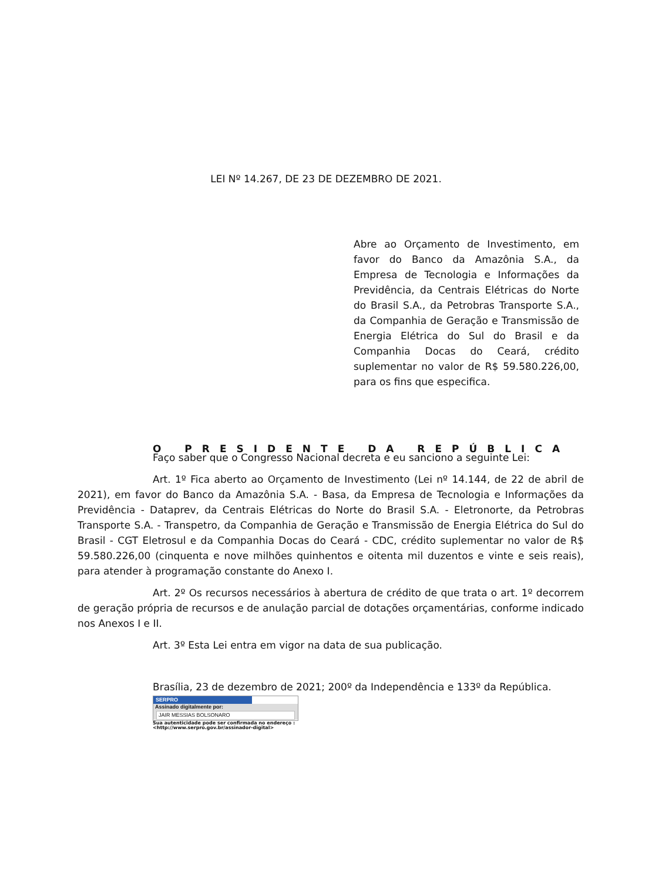LEI Nº 14.267, DE 23 DE DEZEMBRO DE 2021.
Abre ao Orçamento de Investimento, em favor do Banco da Amazônia S.A., da Empresa de Tecnologia e Informações da Previdência, da Centrais Elétricas do Norte do Brasil S.A., da Petrobras Transporte S.A., da Companhia de Geração e Transmissão de Energia Elétrica do Sul do Brasil e da Companhia Docas do Ceará, crédito suplementar no valor de R$ 59.580.226,00, para os fins que especifica.
O PRESIDENTE DA REPÚBLICA
Faço saber que o Congresso Nacional decreta e eu sanciono a seguinte Lei:
Art. 1º Fica aberto ao Orçamento de Investimento (Lei nº 14.144, de 22 de abril de 2021), em favor do Banco da Amazônia S.A. - Basa, da Empresa de Tecnologia e Informações da Previdência - Dataprev, da Centrais Elétricas do Norte do Brasil S.A. - Eletronorte, da Petrobras Transporte S.A. - Transpetro, da Companhia de Geração e Transmissão de Energia Elétrica do Sul do Brasil - CGT Eletrosul e da Companhia Docas do Ceará - CDC, crédito suplementar no valor de R$ 59.580.226,00 (cinquenta e nove milhões quinhentos e oitenta mil duzentos e vinte e seis reais), para atender à programação constante do Anexo I.
Art. 2º Os recursos necessários à abertura de crédito de que trata o art. 1º decorrem de geração própria de recursos e de anulação parcial de dotações orçamentárias, conforme indicado nos Anexos I e II.
Art. 3º Esta Lei entra em vigor na data de sua publicação.
Brasília, 23 de dezembro de 2021; 200º da Independência e 133º da República.
SERPRO
Assinado digitalmente por:
JAIR MESSIAS BOLSONARO
Sua autenticidade pode ser confirmada no endereço :
<http://www.serpro.gov.br/assinador-digital>